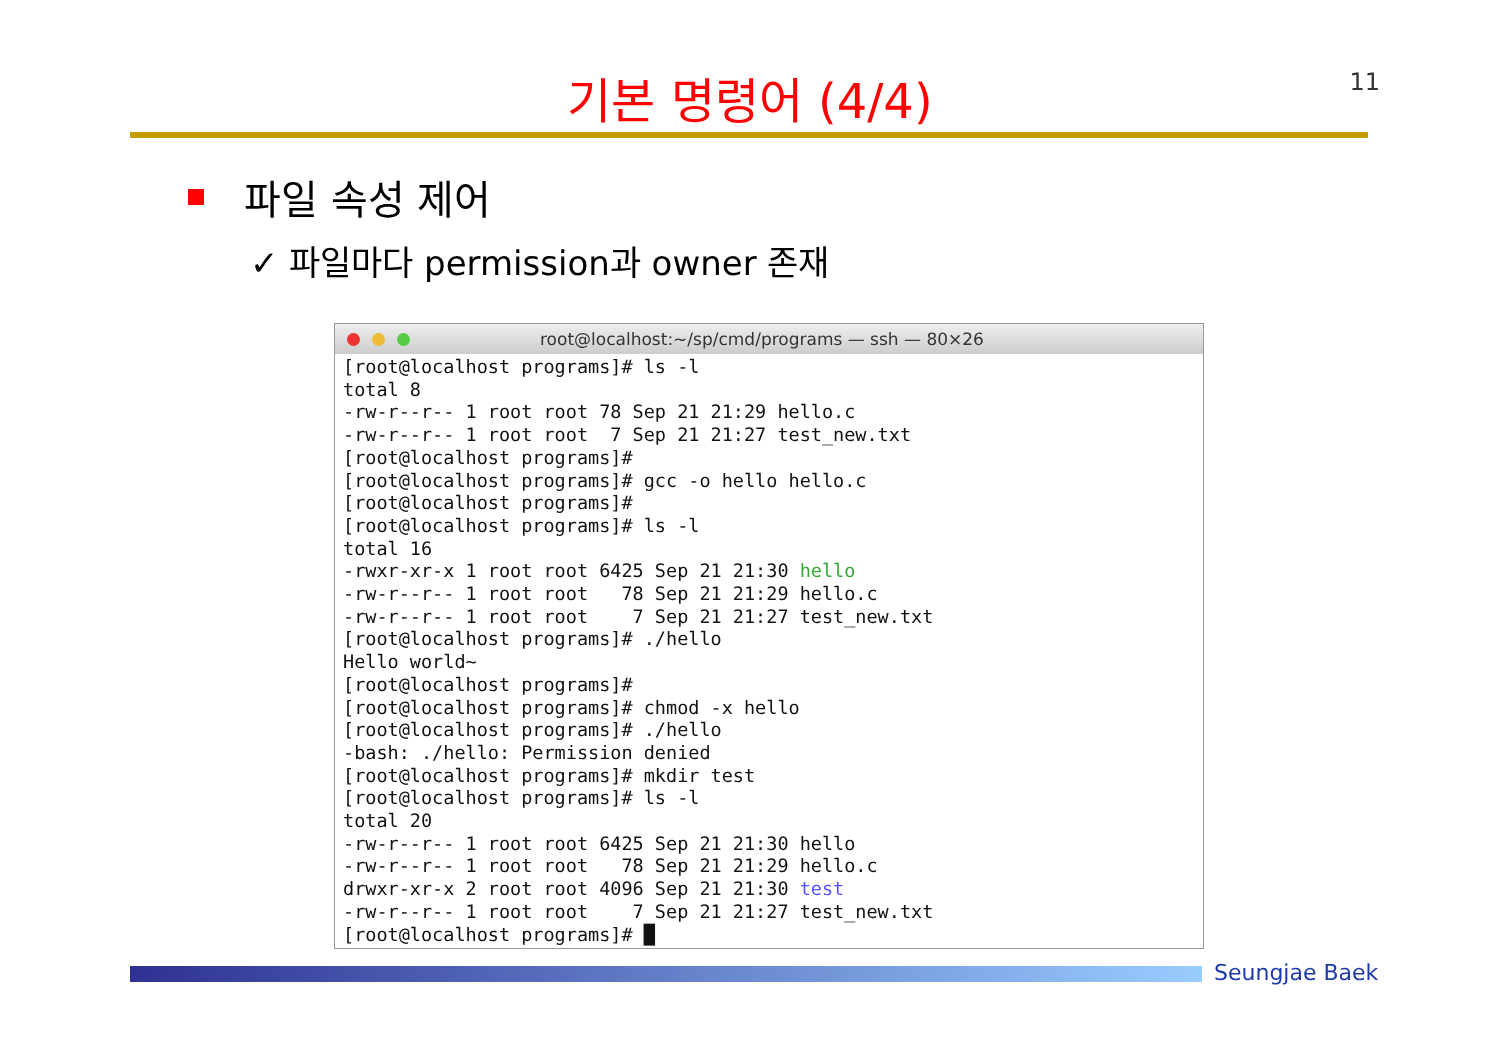11
기본 명령어 (4/4)
파일 속성 제어
✓ 파일마다 permission과 owner 존재
root@localhost:~/sp/cmd/programs — ssh — 80×26
[root@localhost programs]# ls -l
total 8
-rw-r--r-- 1 root root 78 Sep 21 21:29 hello.c
-rw-r--r-- 1 root root  7 Sep 21 21:27 test_new.txt
[root@localhost programs]#
[root@localhost programs]# gcc -o hello hello.c
[root@localhost programs]#
[root@localhost programs]# ls -l
total 16
-rwxr-xr-x 1 root root 6425 Sep 21 21:30 hello
-rw-r--r-- 1 root root   78 Sep 21 21:29 hello.c
-rw-r--r-- 1 root root    7 Sep 21 21:27 test_new.txt
[root@localhost programs]# ./hello
Hello world~
[root@localhost programs]#
[root@localhost programs]# chmod -x hello
[root@localhost programs]# ./hello
-bash: ./hello: Permission denied
[root@localhost programs]# mkdir test
[root@localhost programs]# ls -l
total 20
-rw-r--r-- 1 root root 6425 Sep 21 21:30 hello
-rw-r--r-- 1 root root   78 Sep 21 21:29 hello.c
drwxr-xr-x 2 root root 4096 Sep 21 21:30 test
-rw-r--r-- 1 root root    7 Sep 21 21:27 test_new.txt
[root@localhost programs]# █
Seungjae Baek